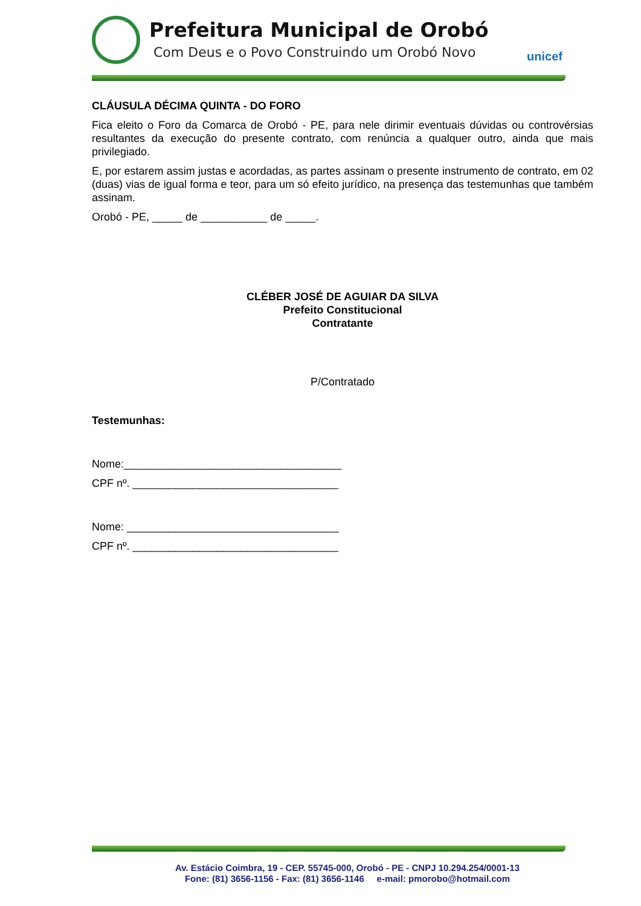Prefeitura Municipal de Orobó
Com Deus e o Povo Construindo um Orobó Novo
unicef
CLÁUSULA DÉCIMA QUINTA - DO FORO
Fica eleito o Foro da Comarca de Orobó - PE, para nele dirimir eventuais dúvidas ou controvérsias resultantes da execução do presente contrato, com renúncia a qualquer outro, ainda que mais privilegiado.
E, por estarem assim justas e acordadas, as partes assinam o presente instrumento de contrato, em 02 (duas) vias de igual forma e teor, para um só efeito jurídico, na presença das testemunhas que também assinam.
Orobó - PE, _____ de ___________ de _____.
CLÉBER JOSÉ DE AGUIAR DA SILVA
Prefeito Constitucional
Contratante
P/Contratado
Testemunhas:
Nome:____________________________________
CPF nº. __________________________________
Nome: ___________________________________
CPF nº. __________________________________
Av. Estácio Coimbra, 19 - CEP. 55745-000, Orobó - PE - CNPJ 10.294.254/0001-13
Fone: (81) 3656-1156 - Fax: (81) 3656-1146 e-mail: pmorobo@hotmail.com